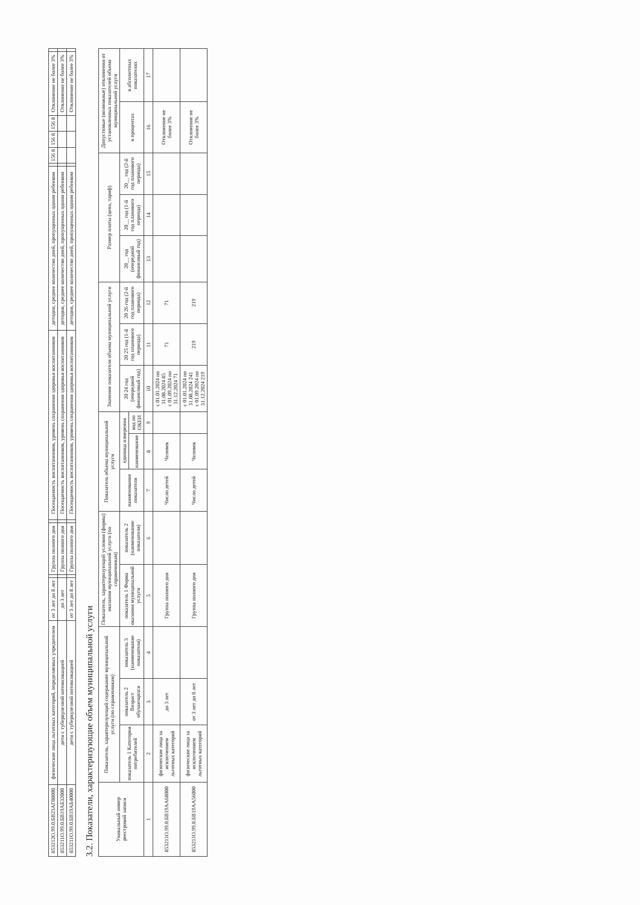| 853212О.99.0.БВ23АГ08000 | физические лица льготных категорий, определяемых учредителем | от 3 лет до 8 лет | | Группа полного дня | | Посещаемость воспитанников, уровень сохранения здоровья воспитанников | детодни, среднее количество дней, пропущенных одним ребенком | | 156 8 | 156 8 | 156 8 | Отклонение не более 3% | |
| 853211О.99.0.БВ19АБ32000 | дети с туберкулезной интоксикацией | до 3 лет | | Группа полного дня | | Посещаемость воспитанников, уровень сохранения здоровья воспитанников | детодни, среднее количество дней, пропущенных одним ребенком | | | | | Отклонение не более 3% | |
| 853211О.99.0.БВ19АБ40000 | дети с туберкулезной интоксикацией | от 3 лет до 8 лет | | Группа полного дня | | Посещаемость воспитанников, уровень сохранения здоровья воспитанников | детодни, среднее количество дней, пропущенных одним ребенком | | | | | Отклонение не более 3% | |
3.2. Показатели, характеризующие объем муниципальной услуги
| Уникальный номер реестровой записи | Показатель, характеризующий содержание муниципальной услуги (по справочникам) | | | Показатель, характеризующий условия (формы) оказания муниципальной услуги (по справочникам) | | Показатель объема муниципальной услуги | | | Значение показателя объема муниципальной услуги | | | Размер платы (цена, тариф) | | | Допустимые (возможные) отклонения от установленных показателей объема муниципальной услуги | |
| --- | --- | --- | --- | --- | --- | --- | --- | --- | --- | --- | --- | --- | --- | --- | --- | --- |
| | показатель 1 Категория потребителей | показатель 2 Возраст обучающихся | показатель 3 (наименование показателя) | показатель 1 Форма оказания муниципальной услуги | показатель 2 (наименование показателя) | наименование показателя | единица измерения | | 20 24 год (очередной финансовый год) | 20 25 год (1-й год планового периода) | 20 26 год (2-й год планового периода) | 20__ год (очередной финансовый год) | 20__ год (1-й год планового периода) | 20__ год (2-й год планового периода) | в процентах | в абсолютных показателях |
| | | | | | | | наименование | код по ОКЕИ | | | | | | | | |
| 1 | 2 | 3 | 4 | 5 | 6 | 7 | 8 | 9 | 10 | 11 | 12 | 13 | 14 | 15 | 16 | 17 |
| 853211О.99.0.БВ19АА68000 | физические лица за исключением льготных категорий | до 3 лет | | Группа полного дня | | Число детей | Человек | | с 01.01.2024 по 31.08.2024 85 с 01.09.2024 по 31.12.2024 71 | 71 | 71 | | | | Отклонение не более 3% | |
| 853211О.99.0.БВ19АА56000 | физические лица за исключением льготных категорий | от 3 лет до 8 лет | | Группа полного дня | | Число детей | Человек | | с 01.01.2024 по 31.08.2024 241 с 01.09.2024 по 31.12.2024 219 | 219 | 219 | | | | Отклонение не более 3% | |